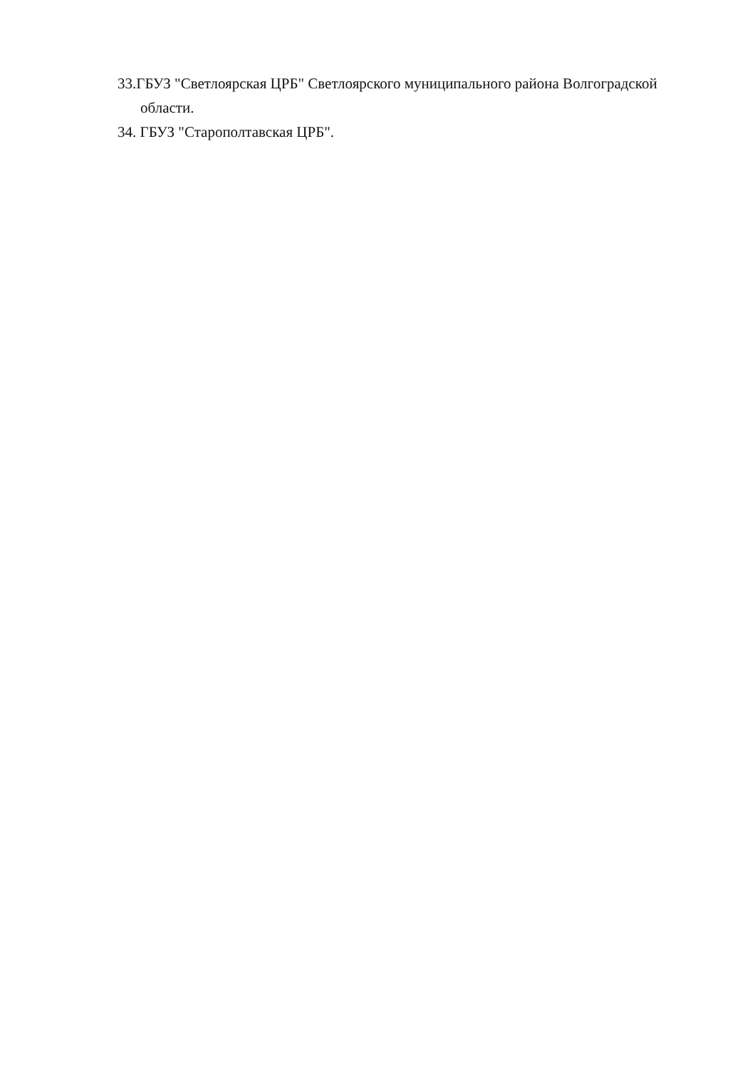33.ГБУЗ "Светлоярская ЦРБ" Светлоярского муниципального района Волгоградской области.
34. ГБУЗ "Старополтавская ЦРБ".